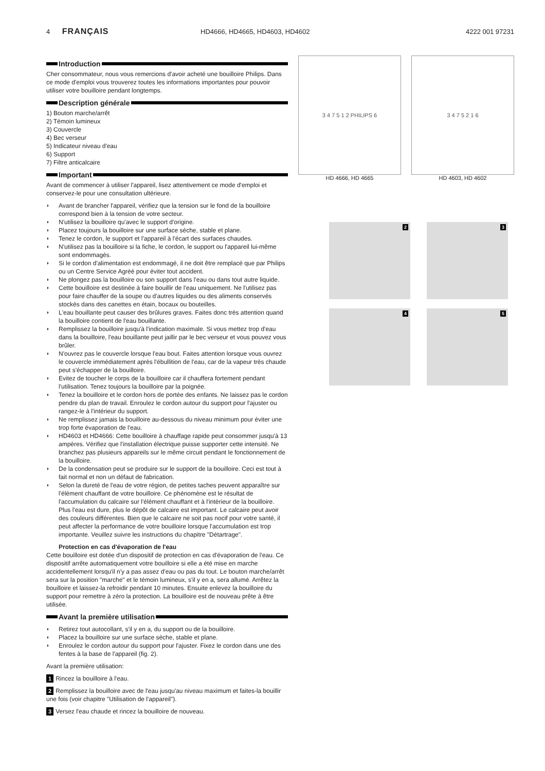4 FRANÇAIS
HD4666, HD4665, HD4603, HD4602 4222 001 97231
Introduction
Cher consommateur, nous vous remercions d'avoir acheté une bouilloire Philips. Dans ce mode d'emploi vous trouverez toutes les informations importantes pour pouvoir utiliser votre bouilloire pendant longtemps.
Description générale
1) Bouton marche/arrêt
2) Témoin lumineux
3) Couvercle
4) Bec verseur
5) Indicateur niveau d'eau
6) Support
7) Filtre anticalcaire
Important
Avant de commencer à utiliser l'appareil, lisez attentivement ce mode d'emploi et conservez-le pour une consultation ultérieure.
Avant de brancher l'appareil, vérifiez que la tension sur le fond de la bouilloire correspond bien à la tension de votre secteur.
N'utilisez la bouilloire qu'avec le support d'origine.
Placez toujours la bouilloire sur une surface sèche, stable et plane.
Tenez le cordon, le support et l'appareil à l'écart des surfaces chaudes.
N'utilisez pas la bouilloire si la fiche, le cordon, le support ou l'appareil lui-même sont endommagés.
Si le cordon d'alimentation est endommagé, il ne doit être remplacé que par Philips ou un Centre Service Agréé pour éviter tout accident.
Ne plongez pas la bouilloire ou son support dans l'eau ou dans tout autre liquide.
Cette bouilloire est destinée à faire bouillir de l'eau uniquement. Ne l'utilisez pas pour faire chauffer de la soupe ou d'autres liquides ou des aliments conservés stockés dans des canettes en étain, bocaux ou bouteilles.
L'eau bouillante peut causer des brûlures graves. Faites donc très attention quand la bouilloire contient de l'eau bouillante.
Remplissez la bouilloire jusqu'à l'indication maximale. Si vous mettez trop d'eau dans la bouilloire, l'eau bouillante peut jaillir par le bec verseur et vous pouvez vous brûler.
N'ouvrez pas le couvercle lorsque l'eau bout. Faites attention lorsque vous ouvrez le couvercle immédiatement après l'ébullition de l'eau, car de la vapeur très chaude peut s'échapper de la bouilloire.
Evitez de toucher le corps de la bouilloire car il chauffera fortement pendant l'utilisation. Tenez toujours la bouilloire par la poignée.
Tenez la bouilloire et le cordon hors de portée des enfants. Ne laissez pas le cordon pendre du plan de travail. Enroulez le cordon autour du support pour l'ajuster ou rangez-le à l'intérieur du support.
Ne remplissez jamais la bouilloire au-dessous du niveau minimum pour éviter une trop forte évaporation de l'eau.
HD4603 et HD4666: Cette bouilloire à chauffage rapide peut consommer jusqu'à 13 ampères. Vérifiez que l'installation électrique puisse supporter cette intensité. Ne branchez pas plusieurs appareils sur le même circuit pendant le fonctionnement de la bouilloire.
De la condensation peut se produire sur le support de la bouilloire. Ceci est tout à fait normal et non un défaut de fabrication.
Selon la dureté de l'eau de votre région, de petites taches peuvent apparaître sur l'élément chauffant de votre bouilloire. Ce phénomène est le résultat de l'accumulation du calcaire sur l'élément chauffant et à l'intérieur de la bouilloire. Plus l'eau est dure, plus le dépôt de calcaire est important. Le calcaire peut avoir des couleurs différentes. Bien que le calcaire ne soit pas nocif pour votre santé, il peut affecter la performance de votre bouilloire lorsque l'accumulation est trop importante. Veuillez suivre les instructions du chapitre "Détartrage".
Protection en cas d'évaporation de l'eau
Cette bouilloire est dotée d'un dispositif de protection en cas d'évaporation de l'eau. Ce dispositif arrête automatiquement votre bouilloire si elle a été mise en marche accidentellement lorsqu'il n'y a pas assez d'eau ou pas du tout. Le bouton marche/arrêt sera sur la position "marche" et le témoin lumineux, s'il y en a, sera allumé. Arrêtez la bouilloire et laissez-la refroidir pendant 10 minutes. Ensuite enlevez la bouilloire du support pour remettre à zéro la protection. La bouilloire est de nouveau prête à être utilisée.
Avant la première utilisation
Retirez tout autocollant, s'il y en a, du support ou de la bouilloire.
Placez la bouilloire sur une surface sèche, stable et plane.
Enroulez le cordon autour du support pour l'ajuster. Fixez le cordon dans une des fentes à la base de l'appareil (fig. 2).
Avant la première utilisation:
1 Rincez la bouilloire à l'eau.
2 Remplissez la bouilloire avec de l'eau jusqu'au niveau maximum et faites-la bouillir une fois (voir chapitre "Utilisation de l'appareil").
3 Versez l'eau chaude et rincez la bouilloire de nouveau.
3 4 7 5 1 2 PHILIPS 6
HD 4666, HD 4665
3 4 7 5 2 1 6
HD 4603, HD 4602
2
3
4
5